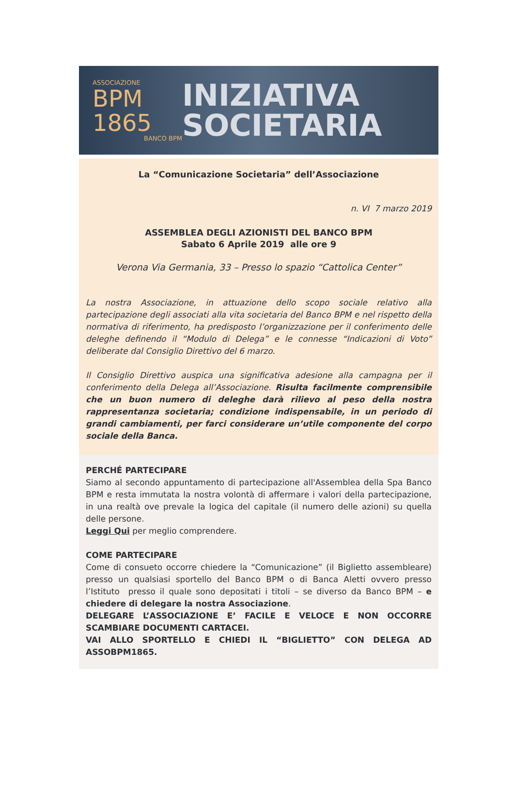ASSOCIAZIONE
BPM
1865
BANCO BPM
INIZIATIVA
SOCIETARIA
La “Comunicazione Societaria” dell’Associazione
n. VI 7 marzo 2019
ASSEMBLEA DEGLI AZIONISTI DEL BANCO BPM
Sabato 6 Aprile 2019 alle ore 9
Verona Via Germania, 33 – Presso lo spazio “Cattolica Center”
La nostra Associazione, in attuazione dello scopo sociale relativo alla partecipazione degli associati alla vita societaria del Banco BPM e nel rispetto della normativa di riferimento, ha predisposto l’organizzazione per il conferimento delle deleghe definendo il “Modulo di Delega” e le connesse “Indicazioni di Voto” deliberate dal Consiglio Direttivo del 6 marzo.
Il Consiglio Direttivo auspica una significativa adesione alla campagna per il conferimento della Delega all’Associazione. Risulta facilmente comprensibile che un buon numero di deleghe darà rilievo al peso della nostra rappresentanza societaria; condizione indispensabile, in un periodo di grandi cambiamenti, per farci considerare un’utile componente del corpo sociale della Banca.
PERCHÉ PARTECIPARE
Siamo al secondo appuntamento di partecipazione all'Assemblea della Spa Banco BPM e resta immutata la nostra volontà di affermare i valori della partecipazione, in una realtà ove prevale la logica del capitale (il numero delle azioni) su quella delle persone.
Leggi Qui per meglio comprendere.
COME PARTECIPARE
Come di consueto occorre chiedere la “Comunicazione” (il Biglietto assembleare) presso un qualsiasi sportello del Banco BPM o di Banca Aletti ovvero presso l’Istituto presso il quale sono depositati i titoli – se diverso da Banco BPM – e chiedere di delegare la nostra Associazione.
DELEGARE L’ASSOCIAZIONE E’ FACILE E VELOCE E NON OCCORRE SCAMBIARE DOCUMENTI CARTACEI.
VAI ALLO SPORTELLO E CHIEDI IL “BIGLIETTO” CON DELEGA AD ASSOBPM1865.